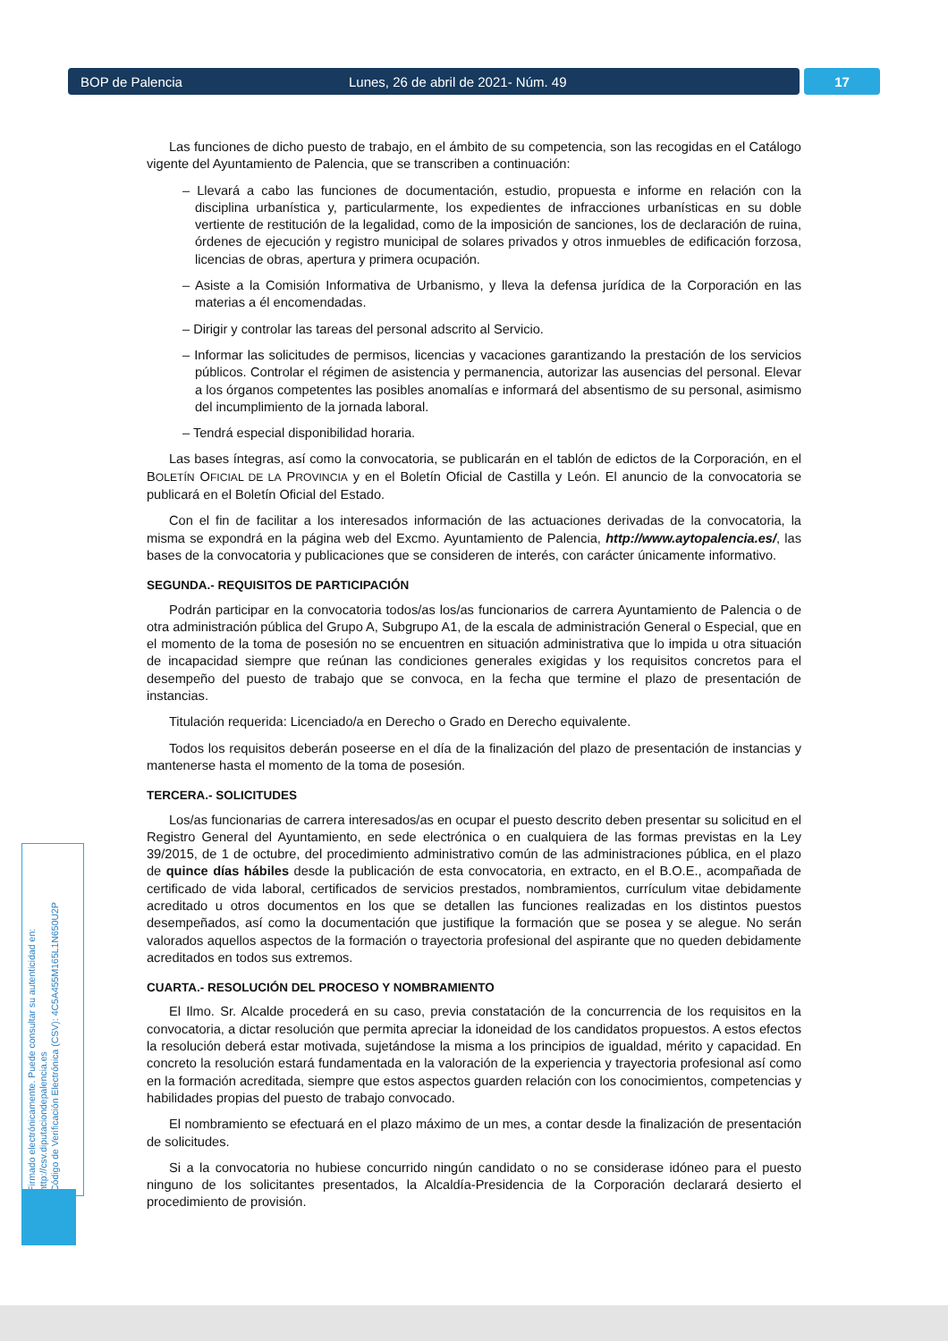BOP de Palencia Lunes, 26 de abril de 2021- Núm. 49 17
Las funciones de dicho puesto de trabajo, en el ámbito de su competencia, son las recogidas en el Catálogo vigente del Ayuntamiento de Palencia, que se transcriben a continuación:
– Llevará a cabo las funciones de documentación, estudio, propuesta e informe en relación con la disciplina urbanística y, particularmente, los expedientes de infracciones urbanísticas en su doble vertiente de restitución de la legalidad, como de la imposición de sanciones, los de declaración de ruina, órdenes de ejecución y registro municipal de solares privados y otros inmuebles de edificación forzosa, licencias de obras, apertura y primera ocupación.
– Asiste a la Comisión Informativa de Urbanismo, y lleva la defensa jurídica de la Corporación en las materias a él encomendadas.
– Dirigir y controlar las tareas del personal adscrito al Servicio.
– Informar las solicitudes de permisos, licencias y vacaciones garantizando la prestación de los servicios públicos. Controlar el régimen de asistencia y permanencia, autorizar las ausencias del personal. Elevar a los órganos competentes las posibles anomalías e informará del absentismo de su personal, asimismo del incumplimiento de la jornada laboral.
– Tendrá especial disponibilidad horaria.
Las bases íntegras, así como la convocatoria, se publicarán en el tablón de edictos de la Corporación, en el BOLETÍN OFICIAL DE LA PROVINCIA y en el Boletín Oficial de Castilla y León. El anuncio de la convocatoria se publicará en el Boletín Oficial del Estado.
Con el fin de facilitar a los interesados información de las actuaciones derivadas de la convocatoria, la misma se expondrá en la página web del Excmo. Ayuntamiento de Palencia, http://www.aytopalencia.es/, las bases de la convocatoria y publicaciones que se consideren de interés, con carácter únicamente informativo.
SEGUNDA.- REQUISITOS DE PARTICIPACIÓN
Podrán participar en la convocatoria todos/as los/as funcionarios de carrera Ayuntamiento de Palencia o de otra administración pública del Grupo A, Subgrupo A1, de la escala de administración General o Especial, que en el momento de la toma de posesión no se encuentren en situación administrativa que lo impida u otra situación de incapacidad siempre que reúnan las condiciones generales exigidas y los requisitos concretos para el desempeño del puesto de trabajo que se convoca, en la fecha que termine el plazo de presentación de instancias.
Titulación requerida: Licenciado/a en Derecho o Grado en Derecho equivalente.
Todos los requisitos deberán poseerse en el día de la finalización del plazo de presentación de instancias y mantenerse hasta el momento de la toma de posesión.
TERCERA.- SOLICITUDES
Los/as funcionarias de carrera interesados/as en ocupar el puesto descrito deben presentar su solicitud en el Registro General del Ayuntamiento, en sede electrónica o en cualquiera de las formas previstas en la Ley 39/2015, de 1 de octubre, del procedimiento administrativo común de las administraciones pública, en el plazo de quince días hábiles desde la publicación de esta convocatoria, en extracto, en el B.O.E., acompañada de certificado de vida laboral, certificados de servicios prestados, nombramientos, currículum vitae debidamente acreditado u otros documentos en los que se detallen las funciones realizadas en los distintos puestos desempeñados, así como la documentación que justifique la formación que se posea y se alegue. No serán valorados aquellos aspectos de la formación o trayectoria profesional del aspirante que no queden debidamente acreditados en todos sus extremos.
CUARTA.- RESOLUCIÓN DEL PROCESO Y NOMBRAMIENTO
El Ilmo. Sr. Alcalde procederá en su caso, previa constatación de la concurrencia de los requisitos en la convocatoria, a dictar resolución que permita apreciar la idoneidad de los candidatos propuestos. A estos efectos la resolución deberá estar motivada, sujetándose la misma a los principios de igualdad, mérito y capacidad. En concreto la resolución estará fundamentada en la valoración de la experiencia y trayectoria profesional así como en la formación acreditada, siempre que estos aspectos guarden relación con los conocimientos, competencias y habilidades propias del puesto de trabajo convocado.
El nombramiento se efectuará en el plazo máximo de un mes, a contar desde la finalización de presentación de solicitudes.
Si a la convocatoria no hubiese concurrido ningún candidato o no se considerase idóneo para el puesto ninguno de los solicitantes presentados, la Alcaldía-Presidencia de la Corporación declarará desierto el procedimiento de provisión.
Firmado electrónicamente. Puede consultar su autenticidad en:
http://csv.diputaciondepalencia.es
Código de Verificación Electrónica (CSV): 4C5A455M165L1N650U2P